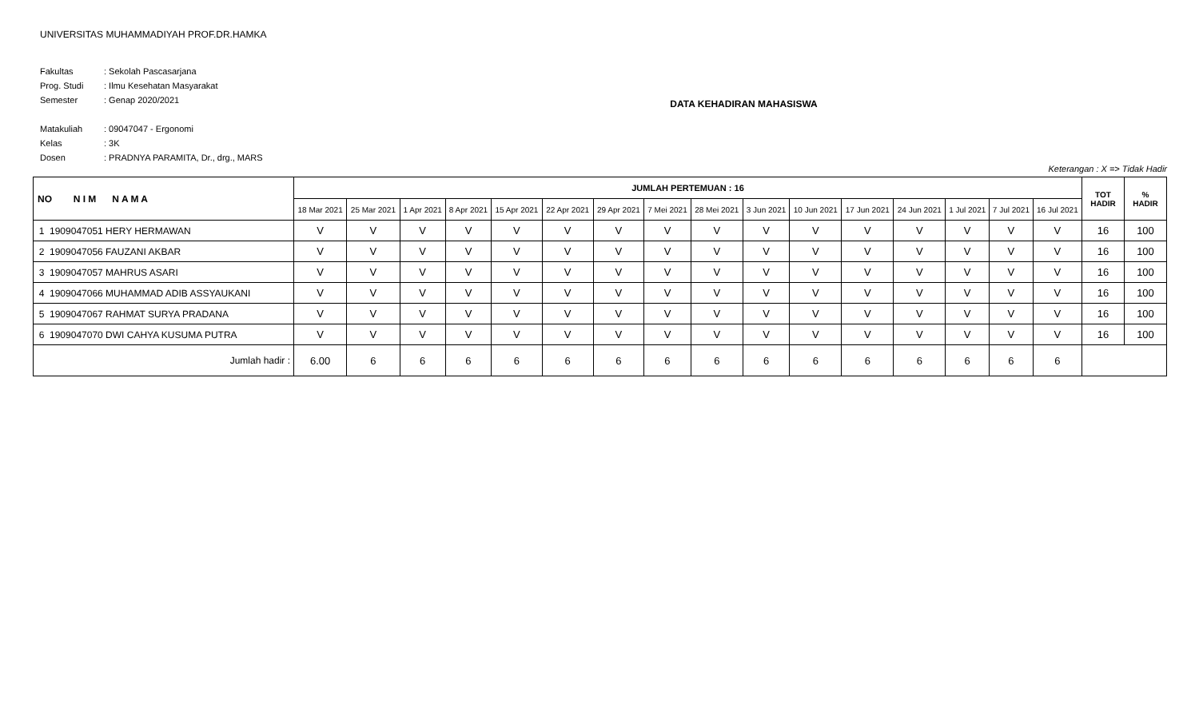UNIVERSITAS MUHAMMADIYAH PROF.DR.HAMKA
| Fakultas | : Sekolah Pascasarjana |
| Prog. Studi | : Ilmu Kesehatan Masyarakat |
| Semester | : Genap 2020/2021 |
| Matakuliah | : 09047047 - Ergonomi |
| Kelas | : 3K |
| Dosen | : PRADNYA PARAMITA, Dr., drg., MARS |
DATA KEHADIRAN MAHASISWA
Keterangan : X => Tidak Hadir
| NO N I M N A M A | JUMLAH PERTEMUAN : 16 | | | | | | | | | | | | | | | | TOT HADIR | % HADIR |
| --- | --- | --- | --- | --- | --- | --- | --- | --- | --- | --- | --- | --- | --- | --- | --- | --- | --- | --- |
| | 18 Mar 2021 | 25 Mar 2021 | 1 Apr 2021 | 8 Apr 2021 | 15 Apr 2021 | 22 Apr 2021 | 29 Apr 2021 | 7 Mei 2021 | 28 Mei 2021 | 3 Jun 2021 | 10 Jun 2021 | 17 Jun 2021 | 24 Jun 2021 | 1 Jul 2021 | 7 Jul 2021 | 16 Jul 2021 | | |
| 1 1909047051 HERY HERMAWAN | V | V | V | V | V | V | V | V | V | V | V | V | V | V | V | V | 16 | 100 |
| 2 1909047056 FAUZANI AKBAR | V | V | V | V | V | V | V | V | V | V | V | V | V | V | V | V | 16 | 100 |
| 3 1909047057 MAHRUS ASARI | V | V | V | V | V | V | V | V | V | V | V | V | V | V | V | V | 16 | 100 |
| 4 1909047066 MUHAMMAD ADIB ASSYAUKANI | V | V | V | V | V | V | V | V | V | V | V | V | V | V | V | V | 16 | 100 |
| 5 1909047067 RAHMAT SURYA PRADANA | V | V | V | V | V | V | V | V | V | V | V | V | V | V | V | V | 16 | 100 |
| 6 1909047070 DWI CAHYA KUSUMA PUTRA | V | V | V | V | V | V | V | V | V | V | V | V | V | V | V | V | 16 | 100 |
| Jumlah hadir : | 6.00 | 6 | 6 | 6 | 6 | 6 | 6 | 6 | 6 | 6 | 6 | 6 | 6 | 6 | 6 | 6 | | |